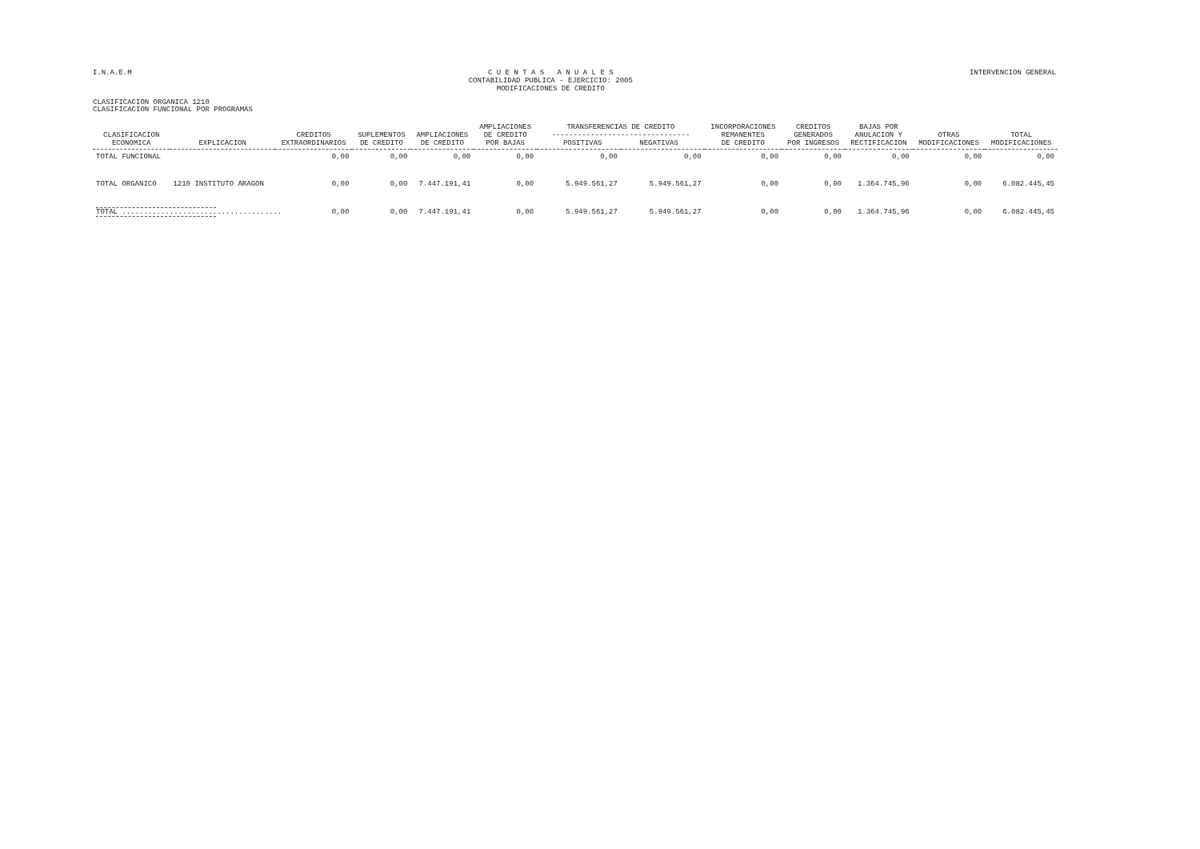I.N.A.E.M
C U E N T A S A N U A L E S
CONTABILIDAD PUBLICA - EJERCICIO: 2005
MODIFICACIONES DE CREDITO
INTERVENCION GENERAL
CLASIFICACION ORGANICA 1210
CLASIFICACION FUNCIONAL POR PROGRAMAS
| CLASIFICACION ECONOMICA | EXPLICACION | CREDITOS EXTRAORDINARIOS | SUPLEMENTOS DE CREDITO | AMPLIACIONES DE CREDITO | AMPLIACIONES DE CREDITO POR BAJAS | TRANSFERENCIAS DE CREDITO -------------------------------- POSITIVAS NEGATIVAS | | INCORPORACIONES REMANENTES DE CREDITO | CREDITOS GENERADOS POR INGRESOS | BAJAS POR ANULACION Y RECTIFICACION | OTRAS MODIFICACIONES | TOTAL MODIFICACIONES |
| --- | --- | --- | --- | --- | --- | --- | --- | --- | --- | --- | --- | --- |
| TOTAL FUNCIONAL | | 0,00 | 0,00 | 0,00 | 0,00 | 0,00 | 0,00 | 0,00 | 0,00 | 0,00 | 0,00 | 0,00 |
| TOTAL ORGANICO | 1210 INSTITUTO ARAGON | 0,00 | 0,00 | 7.447.191,41 | 0,00 | 5.949.561,27 | 5.949.561,27 | 0,00 | 0,00 | 1.364.745,96 | 0,00 | 6.082.445,45 |
| TOTAL ..................................... | | 0,00 | 0,00 | 7.447.191,41 | 0,00 | 5.949.561,27 | 5.949.561,27 | 0,00 | 0,00 | 1.364.745,96 | 0,00 | 6.082.445,45 |